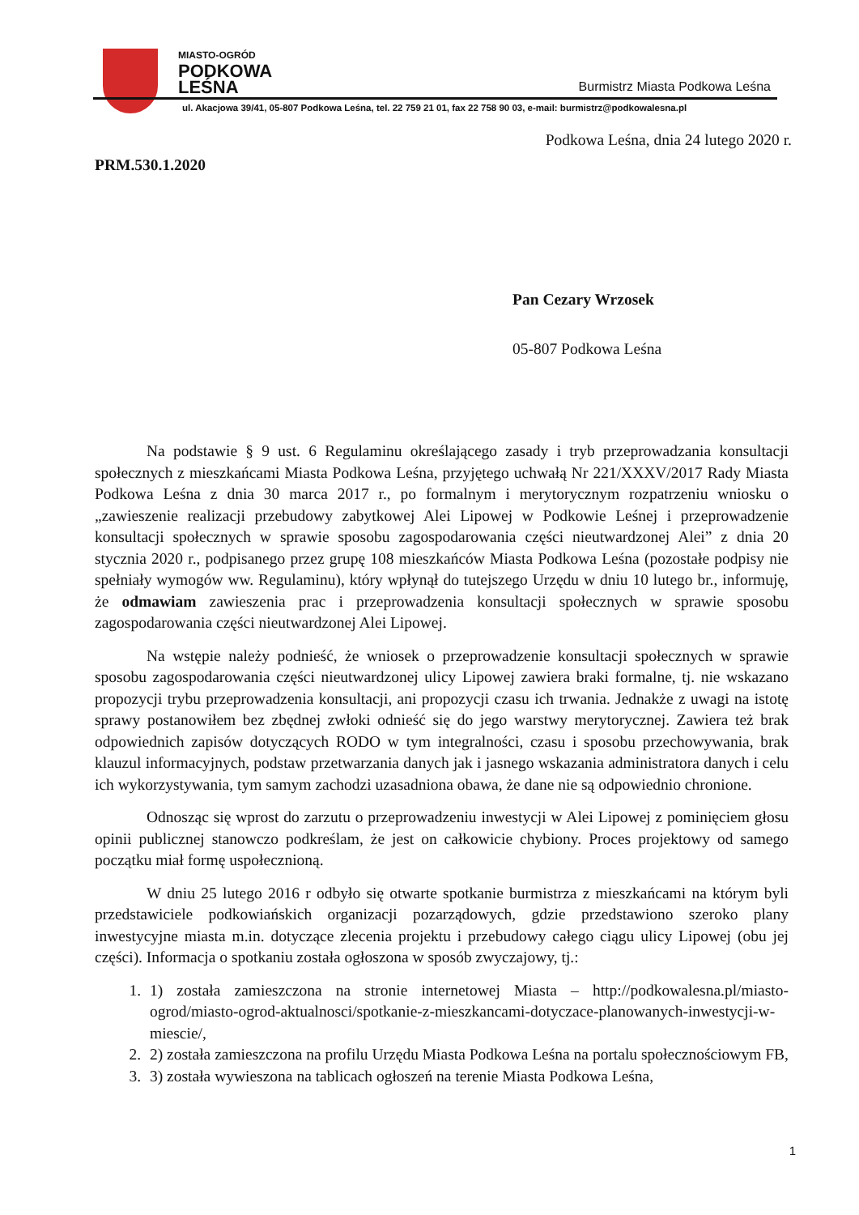MIASTO-OGRÓD
PODKOWA
LEŚNA
Burmistrz Miasta Podkowa Leśna
ul. Akacjowa 39/41, 05-807 Podkowa Leśna, tel. 22 759 21 01, fax 22 758 90 03, e-mail: burmistrz@podkowalesna.pl
Podkowa Leśna, dnia 24 lutego 2020 r.
PRM.530.1.2020
Pan Cezary Wrzosek
05-807 Podkowa Leśna
Na podstawie § 9 ust. 6 Regulaminu określającego zasady i tryb przeprowadzania konsultacji społecznych z mieszkańcami Miasta Podkowa Leśna, przyjętego uchwałą Nr 221/XXXV/2017 Rady Miasta Podkowa Leśna z dnia 30 marca 2017 r., po formalnym i merytorycznym rozpatrzeniu wniosku o „zawieszenie realizacji przebudowy zabytkowej Alei Lipowej w Podkowie Leśnej i przeprowadzenie konsultacji społecznych w sprawie sposobu zagospodarowania części nieutwardzonej Alei” z dnia 20 stycznia 2020 r., podpisanego przez grupę 108 mieszkańców Miasta Podkowa Leśna (pozostałe podpisy nie spełniały wymogów ww. Regulaminu), który wpłynął do tutejszego Urzędu w dniu 10 lutego br., informuję, że odmawiam zawieszenia prac i przeprowadzenia konsultacji społecznych w sprawie sposobu zagospodarowania części nieutwardzonej Alei Lipowej.
Na wstępie należy podnieść, że wniosek o przeprowadzenie konsultacji społecznych w sprawie sposobu zagospodarowania części nieutwardzonej ulicy Lipowej zawiera braki formalne, tj. nie wskazano propozycji trybu przeprowadzenia konsultacji, ani propozycji czasu ich trwania. Jednakże z uwagi na istotę sprawy postanowiłem bez zbędnej zwłoki odnieść się do jego warstwy merytorycznej. Zawiera też brak odpowiednich zapisów dotyczących RODO w tym integralności, czasu i sposobu przechowywania, brak klauzul informacyjnych, podstaw przetwarzania danych jak i jasnego wskazania administratora danych i celu ich wykorzystywania, tym samym zachodzi uzasadniona obawa, że dane nie są odpowiednio chronione.
Odnosząc się wprost do zarzutu o przeprowadzeniu inwestycji w Alei Lipowej z pominięciem głosu opinii publicznej stanowczo podkreślam, że jest on całkowicie chybiony. Proces projektowy od samego początku miał formę uspołecznioną.
W dniu 25 lutego 2016 r odbyło się otwarte spotkanie burmistrza z mieszkańcami na którym byli przedstawiciele podkowiańskich organizacji pozarządowych, gdzie przedstawiono szeroko plany inwestycyjne miasta m.in. dotyczące zlecenia projektu i przebudowy całego ciągu ulicy Lipowej (obu jej części). Informacja o spotkaniu została ogłoszona w sposób zwyczajowy, tj.:
1. 1) została zamieszczona na stronie internetowej Miasta – http://podkowalesna.pl/miasto-ogrod/miasto-ogrod-aktualnosci/spotkanie-z-mieszkancami-dotyczace-planowanych-inwestycji-w-miescie/,
2. 2) została zamieszczona na profilu Urzędu Miasta Podkowa Leśna na portalu społecznościowym FB,
3. 3) została wywieszona na tablicach ogłoszeń na terenie Miasta Podkowa Leśna,
1